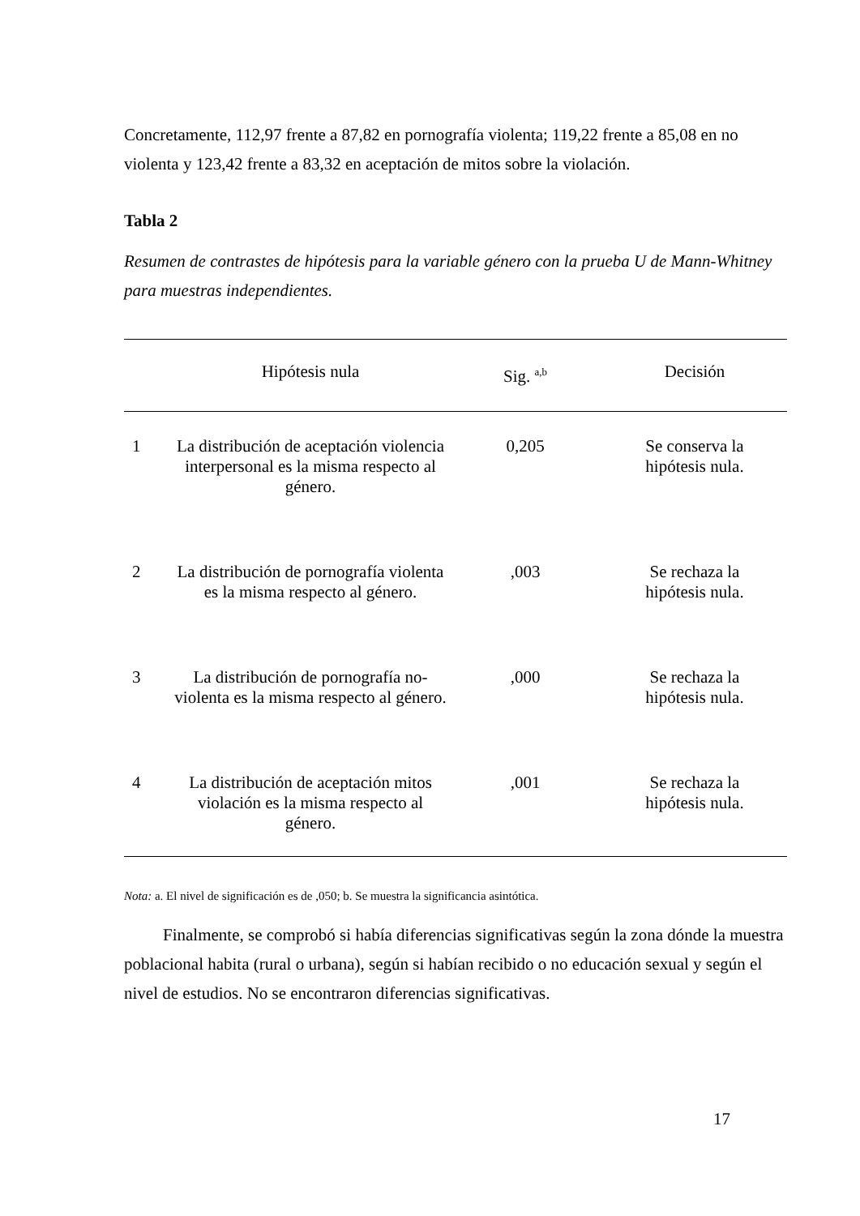Concretamente, 112,97 frente a 87,82 en pornografía violenta; 119,22 frente a 85,08 en no violenta y 123,42 frente a 83,32 en aceptación de mitos sobre la violación.
Tabla 2
Resumen de contrastes de hipótesis para la variable género con la prueba U de Mann-Whitney para muestras independientes.
| | Hipótesis nula | Sig. <sup>a,b</sup> | Decisión |
| --- | --- | --- | --- |
| 1 | La distribución de aceptación violencia interpersonal es la misma respecto al género. | 0,205 | Se conserva la hipótesis nula. |
| 2 | La distribución de pornografía violenta es la misma respecto al género. | ,003 | Se rechaza la hipótesis nula. |
| 3 | La distribución de pornografía no-violenta es la misma respecto al género. | ,000 | Se rechaza la hipótesis nula. |
| 4 | La distribución de aceptación mitos violación es la misma respecto al género. | ,001 | Se rechaza la hipótesis nula. |
Nota: a. El nivel de significación es de ,050; b. Se muestra la significancia asintótica.
Finalmente, se comprobó si había diferencias significativas según la zona dónde la muestra poblacional habita (rural o urbana), según si habían recibido o no educación sexual y según el nivel de estudios. No se encontraron diferencias significativas.
17